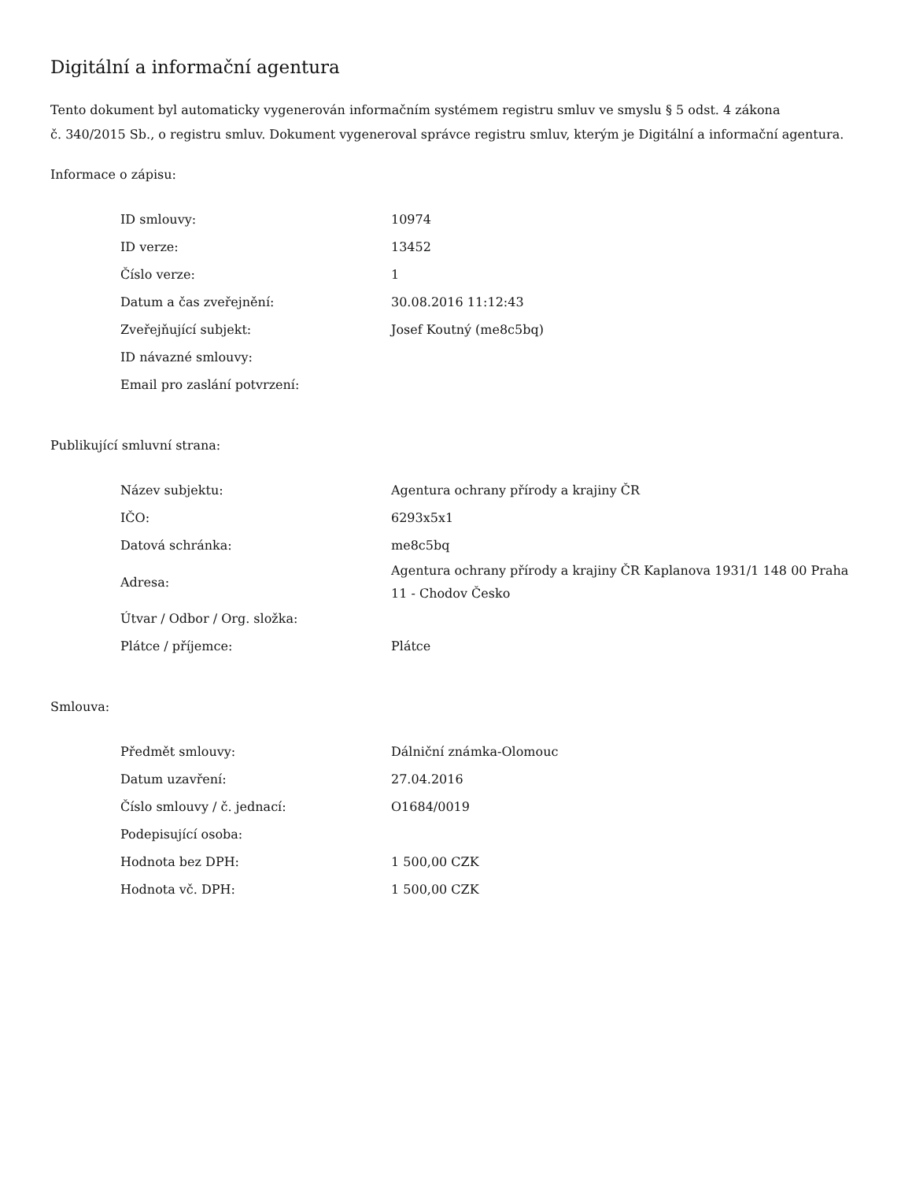Digitální a informační agentura
Tento dokument byl automaticky vygenerován informačním systémem registru smluv ve smyslu § 5 odst. 4 zákona
č. 340/2015 Sb., o registru smluv. Dokument vygeneroval správce registru smluv, kterým je Digitální a informační agentura.
Informace o zápisu:
| ID smlouvy: | 10974 |
| ID verze: | 13452 |
| Číslo verze: | 1 |
| Datum a čas zveřejnění: | 30.08.2016 11:12:43 |
| Zveřejňující subjekt: | Josef Koutný (me8c5bq) |
| ID návazné smlouvy: | |
| Email pro zaslání potvrzení: | |
Publikující smluvní strana:
| Název subjektu: | Agentura ochrany přírody a krajiny ČR |
| IČO: | 6293x5x1 |
| Datová schránka: | me8c5bq |
| Adresa: | Agentura ochrany přírody a krajiny ČR Kaplanova 1931/1 148 00 Praha 11 - Chodov Česko |
| Útvar / Odbor / Org. složka: | |
| Plátce / příjemce: | Plátce |
Smlouva:
| Předmět smlouvy: | Dálniční známka-Olomouc |
| Datum uzavření: | 27.04.2016 |
| Číslo smlouvy / č. jednací: | O1684/0019 |
| Podepisující osoba: | |
| Hodnota bez DPH: | 1 500,00 CZK |
| Hodnota vč. DPH: | 1 500,00 CZK |